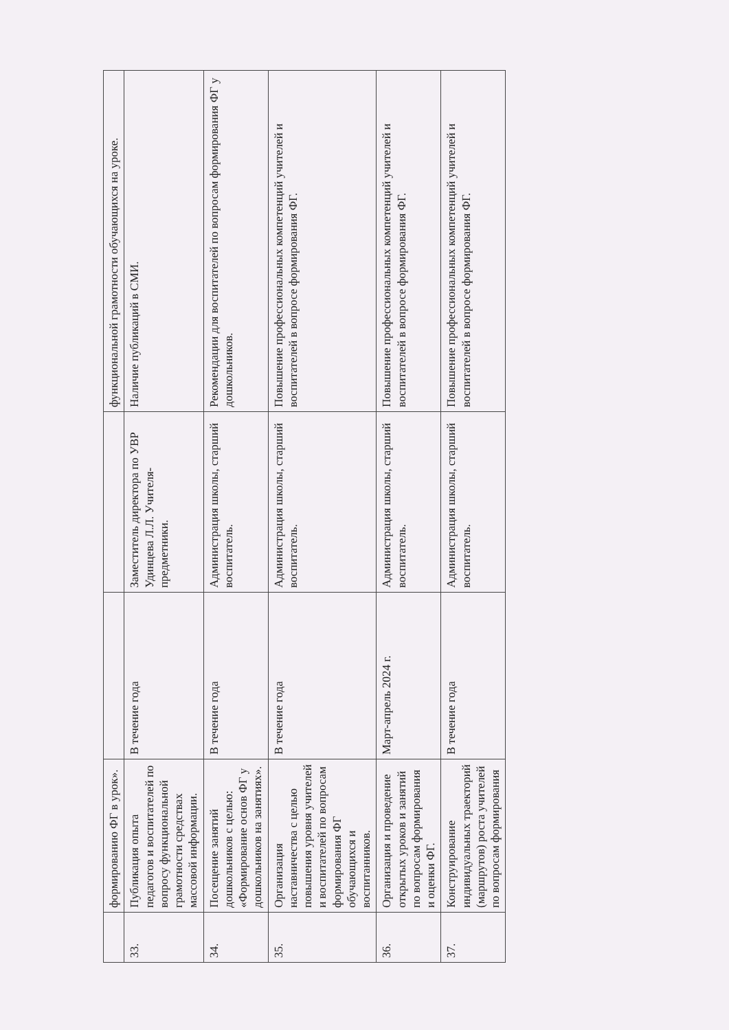| | формированию ФГ в урок». | | | функциональной грамотности обучающихся на уроке. |
| 33. | Публикация опыта педагогов и воспитателей по вопросу функциональной грамотности средствах массовой информации. | В течение года | Заместитель директора по УВР Удинцева Л.Л. Учителя-предметники. | Наличие публикаций в СМИ. |
| 34. | Посещение занятий дошкольников с целью: «Формирование основ ФГ у дошкольников на занятиях». | В течение года | Администрация школы, старший воспитатель. | Рекомендации для воспитателей по вопросам формирования ФГ у дошкольников. |
| 35. | Организация наставничества с целью повышения уровня учителей и воспитателей по вопросам формирования ФГ обучающихся и воспитанников. | В течение года | Администрация школы, старший воспитатель. | Повышение профессиональных компетенций учителей и воспитателей в вопросе формирования ФГ. |
| 36. | Организация и проведение открытых уроков и занятий по вопросам формирования и оценки ФГ. | Март-апрель 2024 г. | Администрация школы, старший воспитатель. | Повышение профессиональных компетенций учителей и воспитателей в вопросе формирования ФГ. |
| 37. | Конструирование индивидуальных траекторий (маршрутов) роста учителей по вопросам формирования | В течение года | Администрация школы, старший воспитатель. | Повышение профессиональных компетенций учителей и воспитателей в вопросе формирования ФГ. |